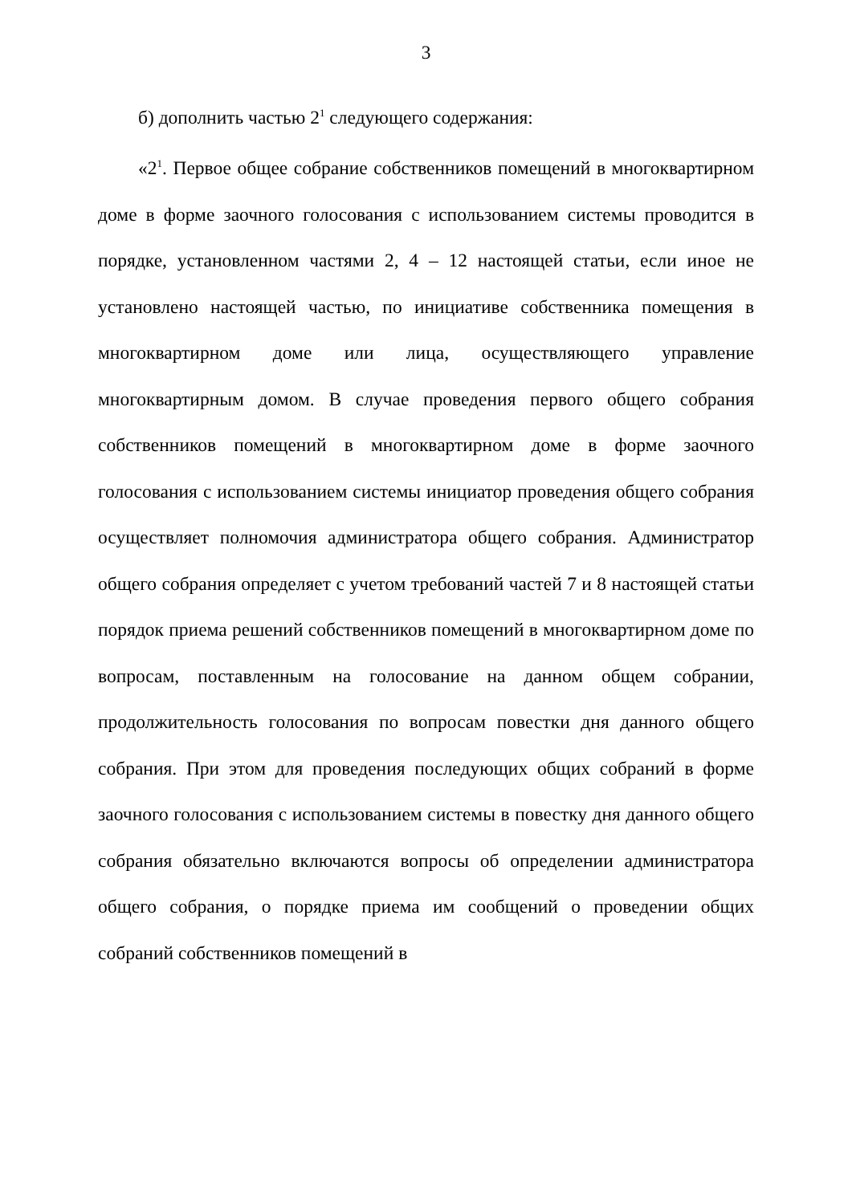3
б) дополнить частью 2<sup>1</sup> следующего содержания:
«2<sup>1</sup>. Первое общее собрание собственников помещений в многоквартирном доме в форме заочного голосования с использованием системы проводится в порядке, установленном частями 2, 4 – 12 настоящей статьи, если иное не установлено настоящей частью, по инициативе собственника помещения в многоквартирном доме или лица, осуществляющего управление многоквартирным домом. В случае проведения первого общего собрания собственников помещений в многоквартирном доме в форме заочного голосования с использованием системы инициатор проведения общего собрания осуществляет полномочия администратора общего собрания. Администратор общего собрания определяет с учетом требований частей 7 и 8 настоящей статьи порядок приема решений собственников помещений в многоквартирном доме по вопросам, поставленным на голосование на данном общем собрании, продолжительность голосования по вопросам повестки дня данного общего собрания. При этом для проведения последующих общих собраний в форме заочного голосования с использованием системы в повестку дня данного общего собрания обязательно включаются вопросы об определении администратора общего собрания, о порядке приема им сообщений о проведении общих собраний собственников помещений в